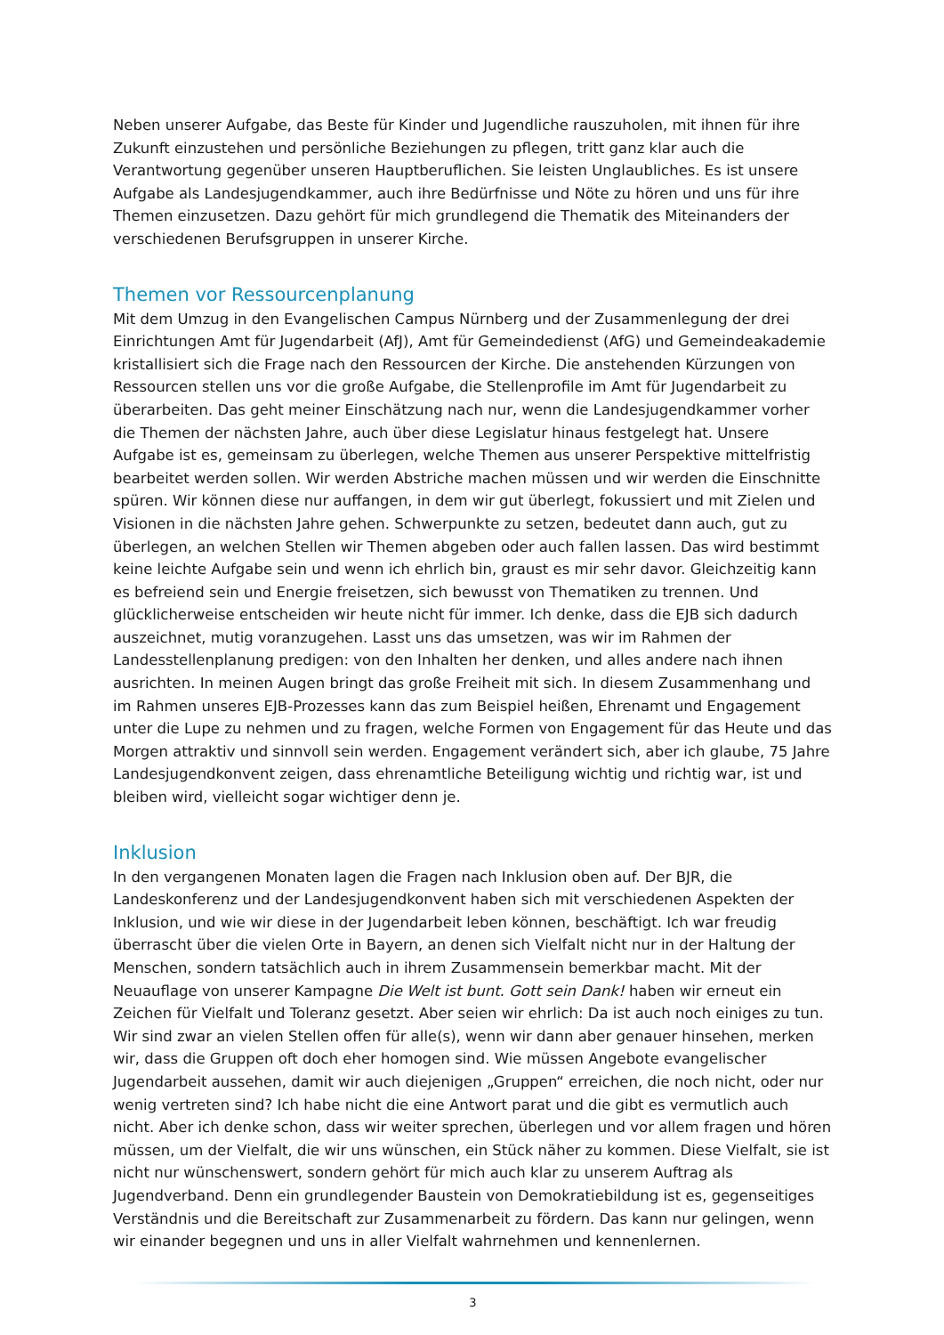Neben unserer Aufgabe, das Beste für Kinder und Jugendliche rauszuholen, mit ihnen für ihre Zukunft einzustehen und persönliche Beziehungen zu pflegen, tritt ganz klar auch die Verantwortung gegenüber unseren Hauptberuflichen. Sie leisten Unglaubliches. Es ist unsere Aufgabe als Landesjugendkammer, auch ihre Bedürfnisse und Nöte zu hören und uns für ihre Themen einzusetzen. Dazu gehört für mich grundlegend die Thematik des Miteinanders der verschiedenen Berufsgruppen in unserer Kirche.
Themen vor Ressourcenplanung
Mit dem Umzug in den Evangelischen Campus Nürnberg und der Zusammenlegung der drei Einrichtungen Amt für Jugendarbeit (AfJ), Amt für Gemeindedienst (AfG) und Gemeindeakademie kristallisiert sich die Frage nach den Ressourcen der Kirche. Die anstehenden Kürzungen von Ressourcen stellen uns vor die große Aufgabe, die Stellenprofile im Amt für Jugendarbeit zu überarbeiten. Das geht meiner Einschätzung nach nur, wenn die Landesjugendkammer vorher die Themen der nächsten Jahre, auch über diese Legislatur hinaus festgelegt hat. Unsere Aufgabe ist es, gemeinsam zu überlegen, welche Themen aus unserer Perspektive mittelfristig bearbeitet werden sollen. Wir werden Abstriche machen müssen und wir werden die Einschnitte spüren. Wir können diese nur auffangen, in dem wir gut überlegt, fokussiert und mit Zielen und Visionen in die nächsten Jahre gehen. Schwerpunkte zu setzen, bedeutet dann auch, gut zu überlegen, an welchen Stellen wir Themen abgeben oder auch fallen lassen. Das wird bestimmt keine leichte Aufgabe sein und wenn ich ehrlich bin, graust es mir sehr davor. Gleichzeitig kann es befreiend sein und Energie freisetzen, sich bewusst von Thematiken zu trennen. Und glücklicherweise entscheiden wir heute nicht für immer. Ich denke, dass die EJB sich dadurch auszeichnet, mutig voranzugehen. Lasst uns das umsetzen, was wir im Rahmen der Landesstellenplanung predigen: von den Inhalten her denken, und alles andere nach ihnen ausrichten. In meinen Augen bringt das große Freiheit mit sich. In diesem Zusammenhang und im Rahmen unseres EJB-Prozesses kann das zum Beispiel heißen, Ehrenamt und Engagement unter die Lupe zu nehmen und zu fragen, welche Formen von Engagement für das Heute und das Morgen attraktiv und sinnvoll sein werden. Engagement verändert sich, aber ich glaube, 75 Jahre Landesjugendkonvent zeigen, dass ehrenamtliche Beteiligung wichtig und richtig war, ist und bleiben wird, vielleicht sogar wichtiger denn je.
Inklusion
In den vergangenen Monaten lagen die Fragen nach Inklusion oben auf. Der BJR, die Landeskonferenz und der Landesjugendkonvent haben sich mit verschiedenen Aspekten der Inklusion, und wie wir diese in der Jugendarbeit leben können, beschäftigt. Ich war freudig überrascht über die vielen Orte in Bayern, an denen sich Vielfalt nicht nur in der Haltung der Menschen, sondern tatsächlich auch in ihrem Zusammensein bemerkbar macht. Mit der Neuauflage von unserer Kampagne Die Welt ist bunt. Gott sein Dank! haben wir erneut ein Zeichen für Vielfalt und Toleranz gesetzt. Aber seien wir ehrlich: Da ist auch noch einiges zu tun. Wir sind zwar an vielen Stellen offen für alle(s), wenn wir dann aber genauer hinsehen, merken wir, dass die Gruppen oft doch eher homogen sind. Wie müssen Angebote evangelischer Jugendarbeit aussehen, damit wir auch diejenigen „Gruppen“ erreichen, die noch nicht, oder nur wenig vertreten sind? Ich habe nicht die eine Antwort parat und die gibt es vermutlich auch nicht. Aber ich denke schon, dass wir weiter sprechen, überlegen und vor allem fragen und hören müssen, um der Vielfalt, die wir uns wünschen, ein Stück näher zu kommen. Diese Vielfalt, sie ist nicht nur wünschenswert, sondern gehört für mich auch klar zu unserem Auftrag als Jugendverband. Denn ein grundlegender Baustein von Demokratiebildung ist es, gegenseitiges Verständnis und die Bereitschaft zur Zusammenarbeit zu fördern. Das kann nur gelingen, wenn wir einander begegnen und uns in aller Vielfalt wahrnehmen und kennenlernen.
3